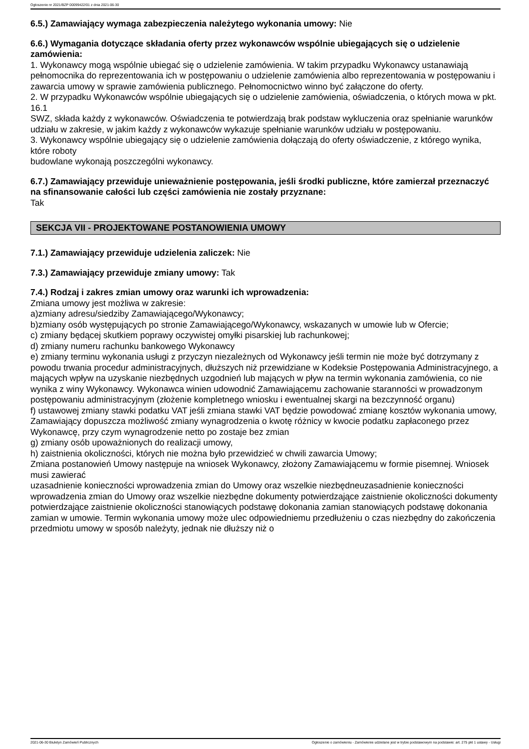Ogłoszenie nr 2021/BZP 00099422/01 z dnia 2021-06-30
6.5.) Zamawiający wymaga zabezpieczenia należytego wykonania umowy: Nie
6.6.) Wymagania dotyczące składania oferty przez wykonawców wspólnie ubiegających się o udzielenie zamówienia:
1. Wykonawcy mogą wspólnie ubiegać się o udzielenie zamówienia. W takim przypadku Wykonawcy ustanawiają pełnomocnika do reprezentowania ich w postępowaniu o udzielenie zamówienia albo reprezentowania w postępowaniu i zawarcia umowy w sprawie zamówienia publicznego. Pełnomocnictwo winno być załączone do oferty.
2. W przypadku Wykonawców wspólnie ubiegających się o udzielenie zamówienia, oświadczenia, o których mowa w pkt. 16.1
SWZ, składa każdy z wykonawców. Oświadczenia te potwierdzają brak podstaw wykluczenia oraz spełnianie warunków udziału w zakresie, w jakim każdy z wykonawców wykazuje spełnianie warunków udziału w postępowaniu.
3. Wykonawcy wspólnie ubiegający się o udzielenie zamówienia dołączają do oferty oświadczenie, z którego wynika, które roboty
budowlane wykonają poszczególni wykonawcy.
6.7.) Zamawiający przewiduje unieważnienie postępowania, jeśli środki publiczne, które zamierzał przeznaczyć na sfinansowanie całości lub części zamówienia nie zostały przyznane:
Tak
SEKCJA VII - PROJEKTOWANE POSTANOWIENIA UMOWY
7.1.) Zamawiający przewiduje udzielenia zaliczek: Nie
7.3.) Zamawiający przewiduje zmiany umowy: Tak
7.4.) Rodzaj i zakres zmian umowy oraz warunki ich wprowadzenia:
Zmiana umowy jest możliwa w zakresie:
a)zmiany adresu/siedziby Zamawiającego/Wykonawcy;
b)zmiany osób występujących po stronie Zamawiającego/Wykonawcy, wskazanych w umowie lub w Ofercie;
c) zmiany będącej skutkiem poprawy oczywistej omyłki pisarskiej lub rachunkowej;
d) zmiany numeru rachunku bankowego Wykonawcy
e) zmiany terminu wykonania usługi z przyczyn niezależnych od Wykonawcy jeśli termin nie może być dotrzymany z powodu trwania procedur administracyjnych, dłuższych niż przewidziane w Kodeksie Postępowania Administracyjnego, a mających wpływ na uzyskanie niezbędnych uzgodnień lub mających w pływ na termin wykonania zamówienia, co nie wynika z winy Wykonawcy. Wykonawca winien udowodnić Zamawiającemu zachowanie staranności w prowadzonym postępowaniu administracyjnym (złożenie kompletnego wniosku i ewentualnej skargi na bezczynność organu)
f) ustawowej zmiany stawki podatku VAT jeśli zmiana stawki VAT będzie powodować zmianę kosztów wykonania umowy, Zamawiający dopuszcza możliwość zmiany wynagrodzenia o kwotę różnicy w kwocie podatku zapłaconego przez Wykonawcę, przy czym wynagrodzenie netto po zostaje bez zmian
g) zmiany osób upoważnionych do realizacji umowy,
h) zaistnienia okoliczności, których nie można było przewidzieć w chwili zawarcia Umowy;
Zmiana postanowień Umowy następuje na wniosek Wykonawcy, złożony Zamawiającemu w formie pisemnej. Wniosek musi zawierać
uzasadnienie konieczności wprowadzenia zmian do Umowy oraz wszelkie niezbędneuzasadnienie konieczności wprowadzenia zmian do Umowy oraz wszelkie niezbędne dokumenty potwierdzające zaistnienie okoliczności dokumenty potwierdzające zaistnienie okoliczności stanowiących podstawę dokonania zamian stanowiących podstawę dokonania zamian w umowie. Termin wykonania umowy może ulec odpowiedniemu przedłużeniu o czas niezbędny do zakończenia przedmiotu umowy w sposób należyty, jednak nie dłuższy niż o
2021-06-30 Biuletyn Zamówień Publicznych Ogłoszenie o zamówieniu - Zamówienie udzielane jest w trybie podstawowym na podstawie: art. 275 pkt 1 ustawy - Usługi